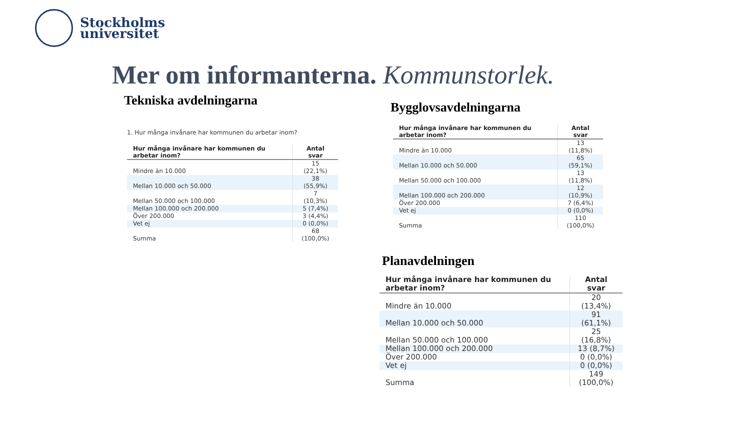Stockholms
universitet
Mer om informanterna. Kommunstorlek.
Tekniska avdelningarna Bygglovsavdelningarna
Planavdelningen
1. Hur många invånare har kommunen du arbetar inom?
| Hur många invånare har kommunen du arbetar inom? | Antal svar |
| --- | --- |
| Mindre än 10.000 | 15 (22,1%) |
| Mellan 10.000 och 50.000 | 38 (55,9%) |
| Mellan 50.000 och 100.000 | 7 (10,3%) |
| Mellan 100.000 och 200.000 | 5 (7,4%) |
| Över 200.000 | 3 (4,4%) |
| Vet ej | 0 (0,0%) |
| Summa | 68 (100,0%) |
| Hur många invånare har kommunen du arbetar inom? | Antal svar |
| --- | --- |
| Mindre än 10.000 | 13 (11,8%) |
| Mellan 10.000 och 50.000 | 65 (59,1%) |
| Mellan 50.000 och 100.000 | 13 (11,8%) |
| Mellan 100.000 och 200.000 | 12 (10,9%) |
| Över 200.000 | 7 (6,4%) |
| Vet ej | 0 (0,0%) |
| Summa | 110 (100,0%) |
| Hur många invånare har kommunen du arbetar inom? | Antal svar |
| --- | --- |
| Mindre än 10.000 | 20 (13,4%) |
| Mellan 10.000 och 50.000 | 91 (61,1%) |
| Mellan 50.000 och 100.000 | 25 (16,8%) |
| Mellan 100.000 och 200.000 | 13 (8,7%) |
| Över 200.000 | 0 (0,0%) |
| Vet ej | 0 (0,0%) |
| Summa | 149 (100,0%) |